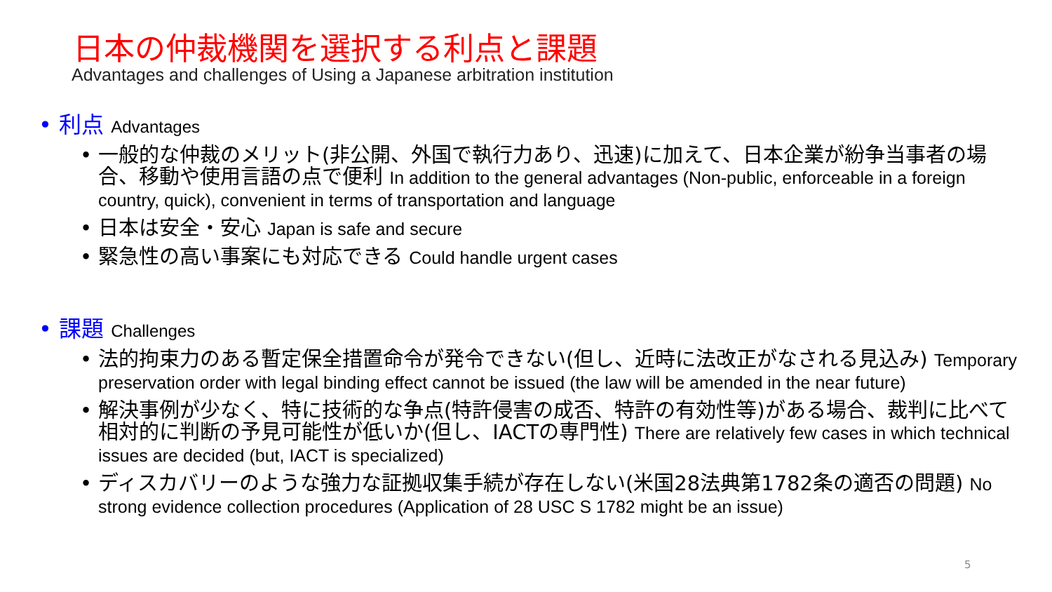日本の仲裁機関を選択する利点と課題
Advantages and challenges of Using a Japanese arbitration institution
• 利点 Advantages
一般的な仲裁のメリット(非公開、外国で執行力あり、迅速)に加えて、日本企業が紛争当事者の場合、移動や使用言語の点で便利 In addition to the general advantages (Non-public, enforceable in a foreign country, quick), convenient in terms of transportation and language
日本は安全・安心 Japan is safe and secure
緊急性の高い事案にも対応できる Could handle urgent cases
• 課題 Challenges
法的拘束力のある暫定保全措置命令が発令できない(但し、近時に法改正がなされる見込み) Temporary preservation order with legal binding effect cannot be issued (the law will be amended in the near future)
解決事例が少なく、特に技術的な争点(特許侵害の成否、特許の有効性等)がある場合、裁判に比べて相対的に判断の予見可能性が低いか(但し、IACTの専門性) There are relatively few cases in which technical issues are decided (but, IACT is specialized)
ディスカバリーのような強力な証拠収集手続が存在しない(米国28法典第1782条の適否の問題) No strong evidence collection procedures (Application of 28 USC S 1782 might be an issue)
5